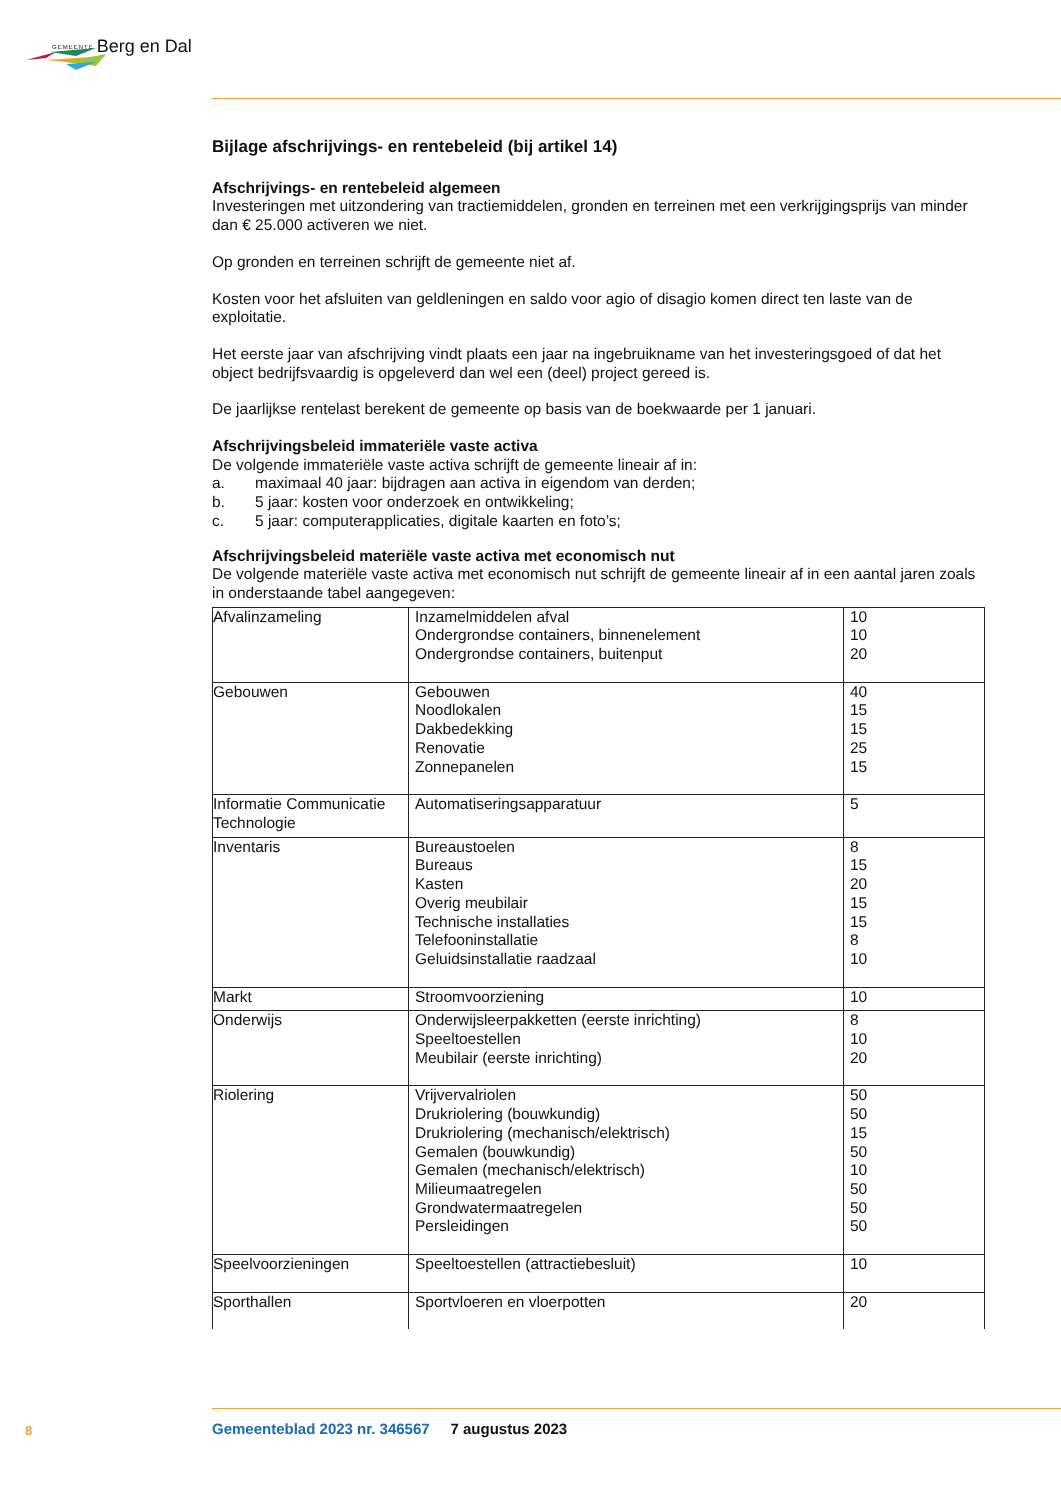GEMEENTE Berg en Dal
Bijlage afschrijvings- en rentebeleid (bij artikel 14)
Afschrijvings- en rentebeleid algemeen
Investeringen met uitzondering van tractiemiddelen, gronden en terreinen met een verkrijgingsprijs van minder dan € 25.000 activeren we niet.
Op gronden en terreinen schrijft de gemeente niet af.
Kosten voor het afsluiten van geldleningen en saldo voor agio of disagio komen direct ten laste van de exploitatie.
Het eerste jaar van afschrijving vindt plaats een jaar na ingebruikname van het investeringsgoed of dat het object bedrijfsvaardig is opgeleverd dan wel een (deel) project gereed is.
De jaarlijkse rentelast berekent de gemeente op basis van de boekwaarde per 1 januari.
Afschrijvingsbeleid immateriële vaste activa
De volgende immateriële vaste activa schrijft de gemeente lineair af in:
a. maximaal 40 jaar: bijdragen aan activa in eigendom van derden;
b. 5 jaar: kosten voor onderzoek en ontwikkeling;
c. 5 jaar: computerapplicaties, digitale kaarten en foto’s;
Afschrijvingsbeleid materiële vaste activa met economisch nut
De volgende materiële vaste activa met economisch nut schrijft de gemeente lineair af in een aantal jaren zoals in onderstaande tabel aangegeven:
| Afvalinzameling | Inzamelmiddelen afval Ondergrondse containers, binnenelement Ondergrondse containers, buitenput | 10 10 20 |
| Gebouwen | Gebouwen Noodlokalen Dakbedekking Renovatie Zonnepanelen | 40 15 15 25 15 |
| Informatie Communicatie Technologie | Automatiseringsapparatuur | 5 |
| Inventaris | Bureaustoelen Bureaus Kasten Overig meubilair Technische installaties Telefooninstallatie Geluidsinstallatie raadzaal | 8 15 20 15 15 8 10 |
| Markt | Stroomvoorziening | 10 |
| Onderwijs | Onderwijsleerpakketten (eerste inrichting) Speeltoestellen Meubilair (eerste inrichting) | 8 10 20 |
| Riolering | Vrijvervalriolen Drukriolering (bouwkundig) Drukriolering (mechanisch/elektrisch) Gemalen (bouwkundig) Gemalen (mechanisch/elektrisch) Milieumaatregelen Grondwatermaatregelen Persleidingen | 50 50 15 50 10 50 50 50 |
| Speelvoorzieningen | Speeltoestellen (attractiebesluit) | 10 |
| Sporthallen | Sportvloeren en vloerpotten | 20 |
8
Gemeenteblad 2023 nr. 346567 7 augustus 2023